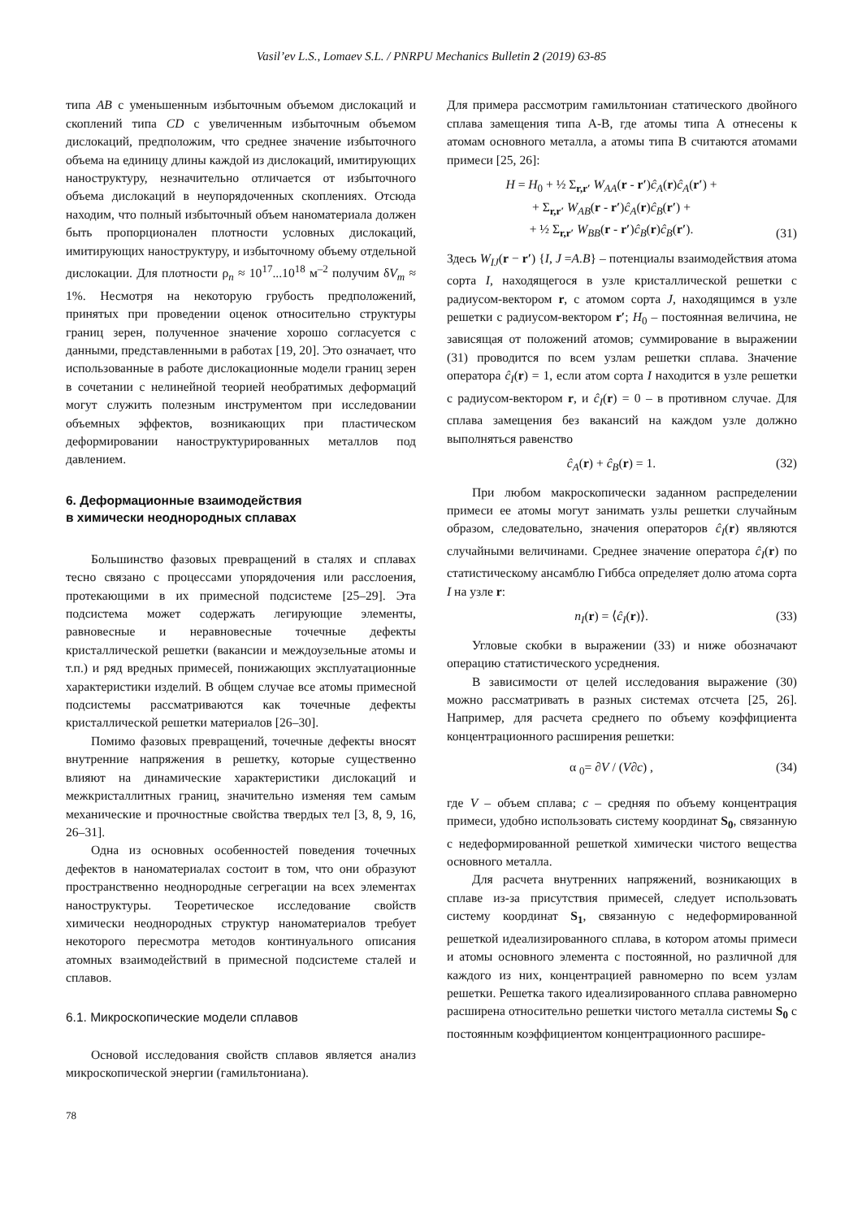Vasil’ev L.S., Lomaev S.L. / PNRPU Mechanics Bulletin 2 (2019) 63-85
типа AB с уменьшенным избыточным объемом дислокаций и скоплений типа CD с увеличенным избыточным объемом дислокаций, предположим, что среднее значение избыточного объема на единицу длины каждой из дислокаций, имитирующих наноструктуру, незначительно отличается от избыточного объема дислокаций в неупорядоченных скоплениях. Отсюда находим, что полный избыточный объем наноматериала должен быть пропорционален плотности условных дислокаций, имитирующих наноструктуру, и избыточному объему отдельной дислокации. Для плотности ρ<sub>n</sub> ≈ 10<sup>17</sup>...10<sup>18</sup> м<sup>–2</sup> получим δV<sub>m</sub> ≈ 1%. Несмотря на некоторую грубость предположений, принятых при проведении оценок относительно структуры границ зерен, полученное значение хорошо согласуется с данными, представленными в работах [19, 20]. Это означает, что использованные в работе дислокационные модели границ зерен в сочетании с нелинейной теорией необратимых деформаций могут служить полезным инструментом при исследовании объемных эффектов, возникающих при пластическом деформировании наноструктурированных металлов под давлением.
6. Деформационные взаимодействия
в химически неоднородных сплавах
Большинство фазовых превращений в сталях и сплавах тесно связано с процессами упорядочения или расслоения, протекающими в их примесной подсистеме [25–29]. Эта подсистема может содержать легирующие элементы, равновесные и неравновесные точечные дефекты кристаллической решетки (вакансии и междоузельные атомы и т.п.) и ряд вредных примесей, понижающих эксплуатационные характеристики изделий. В общем случае все атомы примесной подсистемы рассматриваются как точечные дефекты кристаллической решетки материалов [26–30].
Помимо фазовых превращений, точечные дефекты вносят внутренние напряжения в решетку, которые существенно влияют на динамические характеристики дислокаций и межкристаллитных границ, значительно изменяя тем самым механические и прочностные свойства твердых тел [3, 8, 9, 16, 26–31].
Одна из основных особенностей поведения точечных дефектов в наноматериалах состоит в том, что они образуют пространственно неоднородные сегрегации на всех элементах наноструктуры. Теоретическое исследование свойств химически неоднородных структур наноматериалов требует некоторого пересмотра методов континуального описания атомных взаимодействий в примесной подсистеме сталей и сплавов.
6.1. Микроскопические модели сплавов
Основой исследования свойств сплавов является анализ микроскопической энергии (гамильтониана).
Для примера рассмотрим гамильтониан статического двойного сплава замещения типа А-В, где атомы типа А отнесены к атомам основного металла, а атомы типа В считаются атомами примеси [25, 26]:
H = H<sub>0</sub> + ½ Σ<sub>r,r′</sub> W<sub>AA</sub>(r - r′)ĉ<sub>A</sub>(r)ĉ<sub>A</sub>(r′) +
+ Σ<sub>r,r′</sub> W<sub>AB</sub>(r - r′)ĉ<sub>A</sub>(r)ĉ<sub>B</sub>(r′) +
+ ½ Σ<sub>r,r′</sub> W<sub>BB</sub>(r - r′)ĉ<sub>B</sub>(r)ĉ<sub>B</sub>(r′). (31)
Здесь W<sub>IJ</sub>(r − r′) {I, J =A.B} – потенциалы взаимодействия атома сорта I, находящегося в узле кристаллической решетки с радиусом-вектором r, с атомом сорта J, находящимся в узле решетки с радиусом-вектором r′; H<sub>0</sub> – постоянная величина, не зависящая от положений атомов; суммирование в выражении (31) проводится по всем узлам решетки сплава. Значение оператора ĉ<sub>I</sub>(r) = 1, если атом сорта I находится в узле решетки с радиусом-вектором r, и ĉ<sub>I</sub>(r) = 0 – в противном случае. Для сплава замещения без вакансий на каждом узле должно выполняться равенство
ĉ<sub>A</sub>(r) + ĉ<sub>B</sub>(r) = 1. (32)
При любом макроскопически заданном распределении примеси ее атомы могут занимать узлы решетки случайным образом, следовательно, значения операторов ĉ<sub>I</sub>(r) являются случайными величинами. Среднее значение оператора ĉ<sub>I</sub>(r) по статистическому ансамблю Гиббса определяет долю атома сорта I на узле r:
n<sub>I</sub>(r) = ⟨ĉ<sub>I</sub>(r)⟩. (33)
Угловые скобки в выражении (33) и ниже обозначают операцию статистического усреднения.
В зависимости от целей исследования выражение (30) можно рассматривать в разных системах отсчета [25, 26]. Например, для расчета среднего по объему коэффициента концентрационного расширения решетки:
α <sub>0</sub>= ∂V / (V∂c) , (34)
где V – объем сплава; c – средняя по объему концентрация примеси, удобно использовать систему координат S<sub>0</sub>, связанную с недеформированной решеткой химически чистого вещества основного металла.
Для расчета внутренних напряжений, возникающих в сплаве из-за присутствия примесей, следует использовать систему координат S<sub>1</sub>, связанную с недеформированной решеткой идеализированного сплава, в котором атомы примеси и атомы основного элемента с постоянной, но различной для каждого из них, концентрацией равномерно по всем узлам решетки. Решетка такого идеализированного сплава равномерно расширена относительно решетки чистого металла системы S<sub>0</sub> с постоянным коэффициентом концентрационного расшире-
78